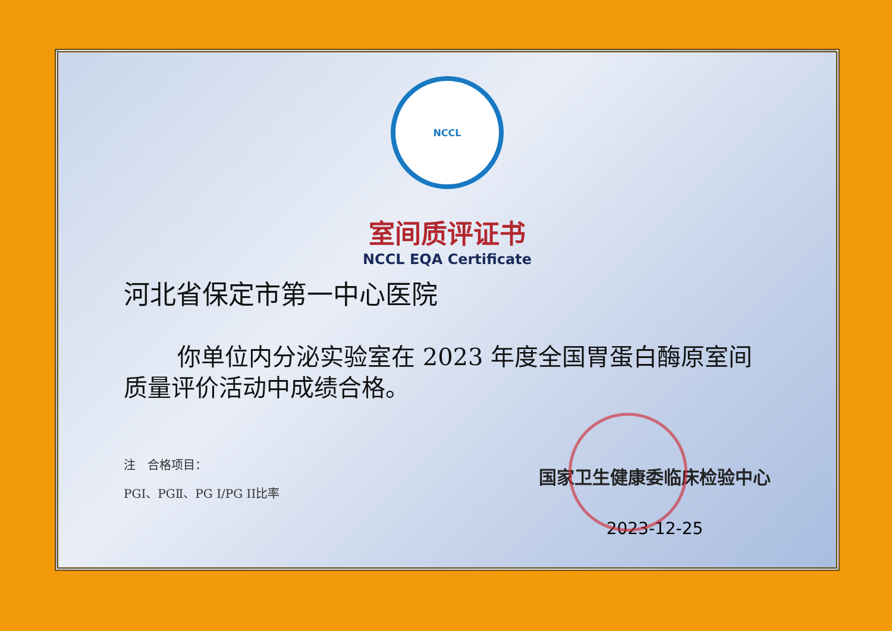NCCL
室间质评证书
NCCL EQA Certificate
河北省保定市第一中心医院
你单位内分泌实验室在 2023 年度全国胃蛋白酶原室间质量评价活动中成绩合格。
注　合格项目：
PGⅠ、PGⅡ、PG I/PG II比率
国家卫生健康委临床检验中心
2023-12-25